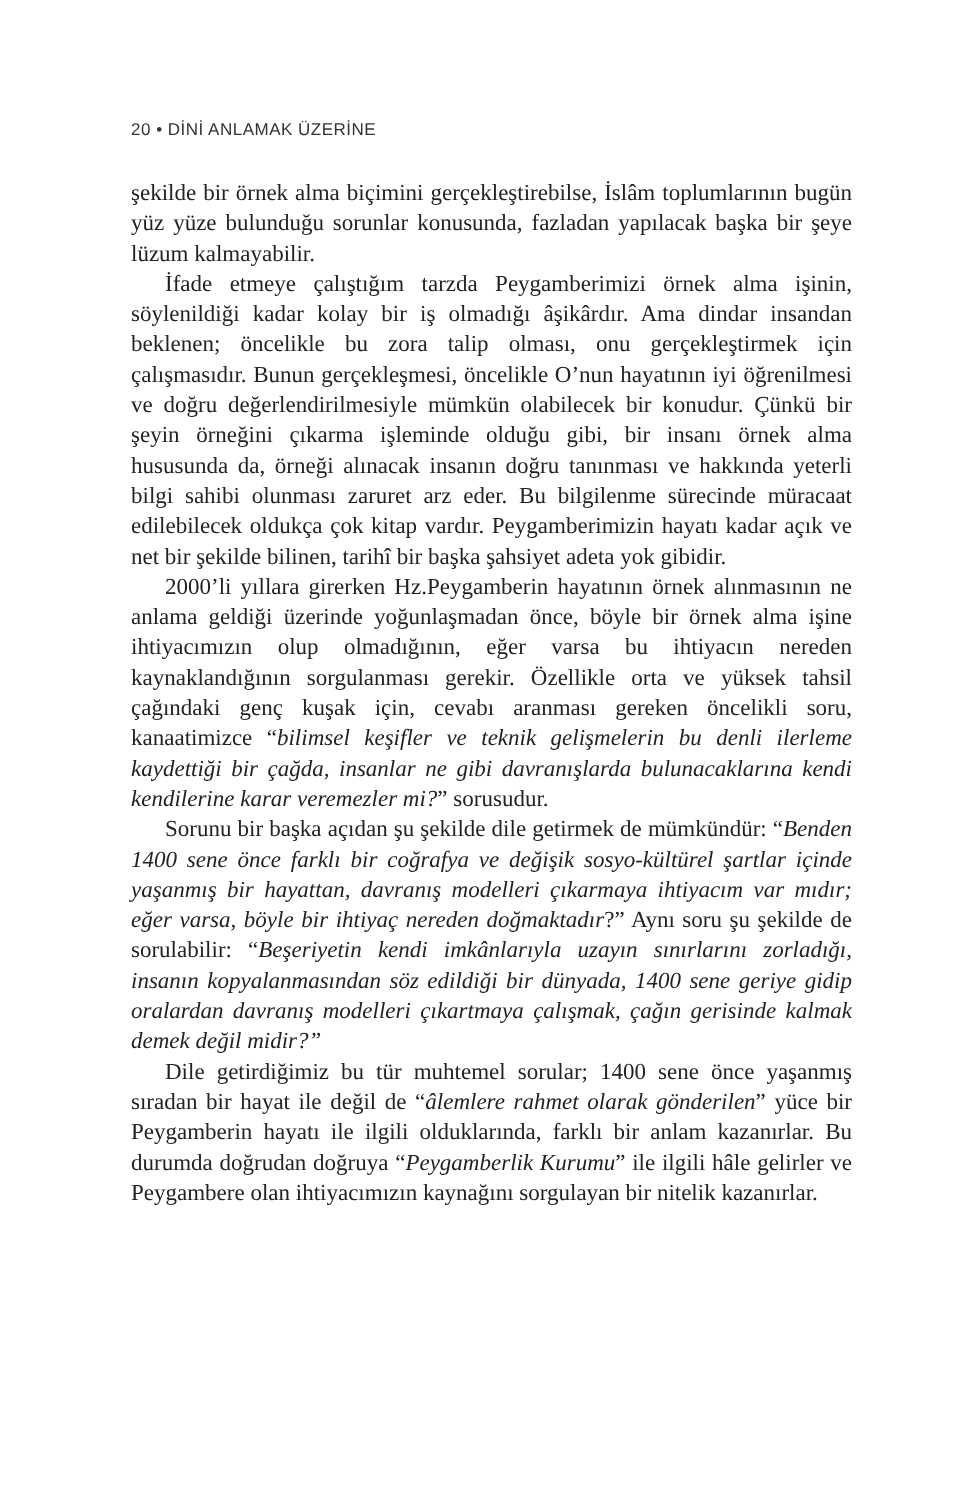20 • DİNİ ANLAMAK ÜZERİNE
şekilde bir örnek alma biçimini gerçekleştirebilse, İslâm toplumlarının bugün yüz yüze bulunduğu sorunlar konusunda, fazladan yapılacak başka bir şeye lüzum kalmayabilir.
İfade etmeye çalıştığım tarzda Peygamberimizi örnek alma işinin, söylenildiği kadar kolay bir iş olmadığı âşikârdır. Ama dindar insandan beklenen; öncelikle bu zora talip olması, onu gerçekleştirmek için çalışmasıdır. Bunun gerçekleşmesi, öncelikle O’nun hayatının iyi öğrenilmesi ve doğru değerlendirilmesiyle mümkün olabilecek bir konudur. Çünkü bir şeyin örneğini çıkarma işleminde olduğu gibi, bir insanı örnek alma hususunda da, örneği alınacak insanın doğru tanınması ve hakkında yeterli bilgi sahibi olunması zaruret arz eder. Bu bilgilenme sürecinde müracaat edilebilecek oldukça çok kitap vardır. Peygamberimizin hayatı kadar açık ve net bir şekilde bilinen, tarihî bir başka şahsiyet adeta yok gibidir.
2000’li yıllara girerken Hz.Peygamberin hayatının örnek alınmasının ne anlama geldiği üzerinde yoğunlaşmadan önce, böyle bir örnek alma işine ihtiyacımızın olup olmadığının, eğer varsa bu ihtiyacın nereden kaynaklandığının sorgulanması gerekir. Özellikle orta ve yüksek tahsil çağındaki genç kuşak için, cevabı aranması gereken öncelikli soru, kanaatimizce “bilimsel keşifler ve teknik gelişmelerin bu denli ilerleme kaydettiği bir çağda, insanlar ne gibi davranışlarda bulunacaklarına kendi kendilerine karar veremezler mi?” sorusudur.
Sorunu bir başka açıdan şu şekilde dile getirmek de mümkündür: “Benden 1400 sene önce farklı bir coğrafya ve değişik sosyo-kültürel şartlar içinde yaşanmış bir hayattan, davranış modelleri çıkarmaya ihtiyacım var mıdır; eğer varsa, böyle bir ihtiyaç nereden doğmaktadır?” Aynı soru şu şekilde de sorulabilir: “Beşeriyetin kendi imkânlarıyla uzayın sınırlarını zorladığı, insanın kopyalanmasından söz edildiği bir dünyada, 1400 sene geriye gidip oralardan davranış modelleri çıkartmaya çalışmak, çağın gerisinde kalmak demek değil midir?”
Dile getirdiğimiz bu tür muhtemel sorular; 1400 sene önce yaşanmış sıradan bir hayat ile değil de “âlemlere rahmet olarak gönderilen” yüce bir Peygamberin hayatı ile ilgili olduklarında, farklı bir anlam kazanırlar. Bu durumda doğrudan doğruya “Peygamberlik Kurumu” ile ilgili hâle gelirler ve Peygambere olan ihtiyacımızın kaynağını sorgulayan bir nitelik kazanırlar.